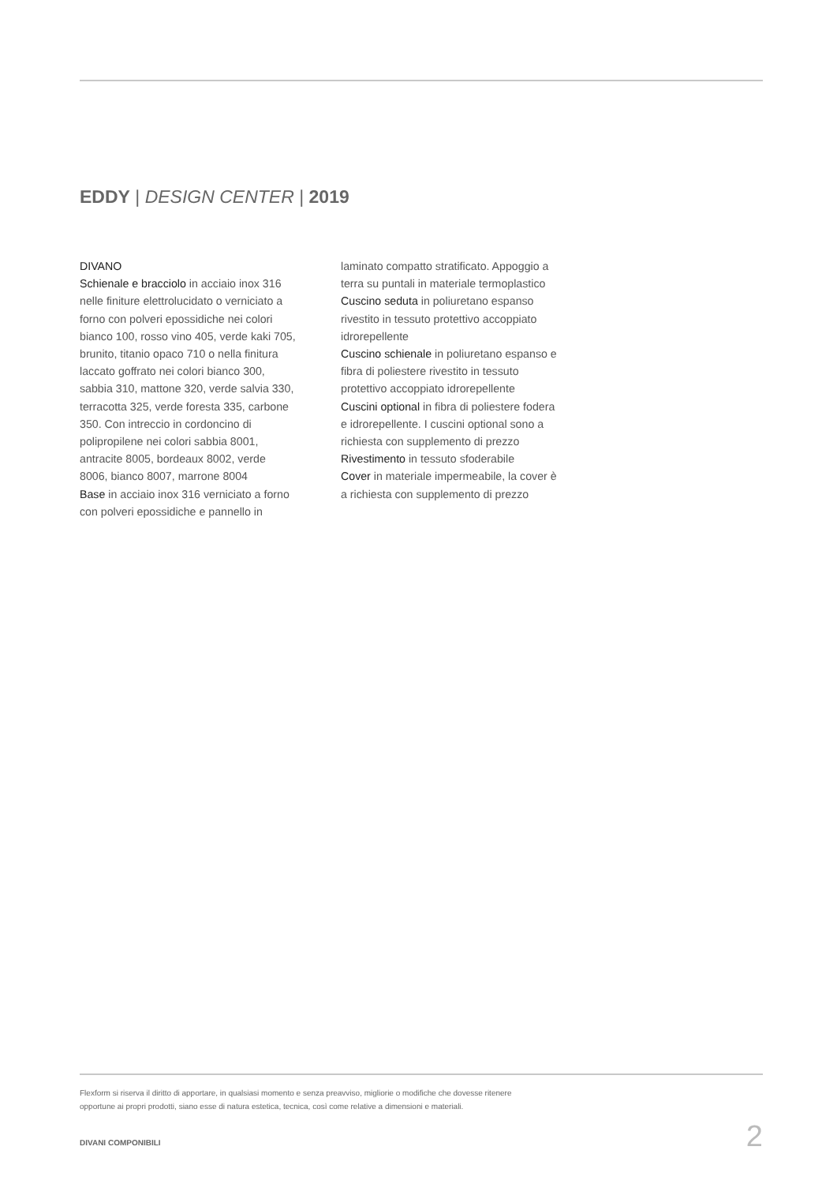EDDY | DESIGN CENTER | 2019
DIVANO
Schienale e bracciolo in acciaio inox 316 nelle finiture elettrolucidato o verniciato a forno con polveri epossidiche nei colori bianco 100, rosso vino 405, verde kaki 705, brunito, titanio opaco 710 o nella finitura laccato goffrato nei colori bianco 300, sabbia 310, mattone 320, verde salvia 330, terracotta 325, verde foresta 335, carbone 350. Con intreccio in cordoncino di polipropilene nei colori sabbia 8001, antracite 8005, bordeaux 8002, verde 8006, bianco 8007, marrone 8004
Base in acciaio inox 316 verniciato a forno con polveri epossidiche e pannello in
laminato compatto stratificato. Appoggio a terra su puntali in materiale termoplastico
Cuscino seduta in poliuretano espanso rivestito in tessuto protettivo accoppiato idrorepellente
Cuscino schienale in poliuretano espanso e fibra di poliestere rivestito in tessuto protettivo accoppiato idrorepellente
Cuscini optional in fibra di poliestere fodera e idrorepellente. I cuscini optional sono a richiesta con supplemento di prezzo
Rivestimento in tessuto sfoderabile
Cover in materiale impermeabile, la cover è a richiesta con supplemento di prezzo
Flexform si riserva il diritto di apportare, in qualsiasi momento e senza preavviso, migliorie o modifiche che dovesse ritenere
opportune ai propri prodotti, siano esse di natura estetica, tecnica, così come relative a dimensioni e materiali.
DIVANI COMPONIBILI 2